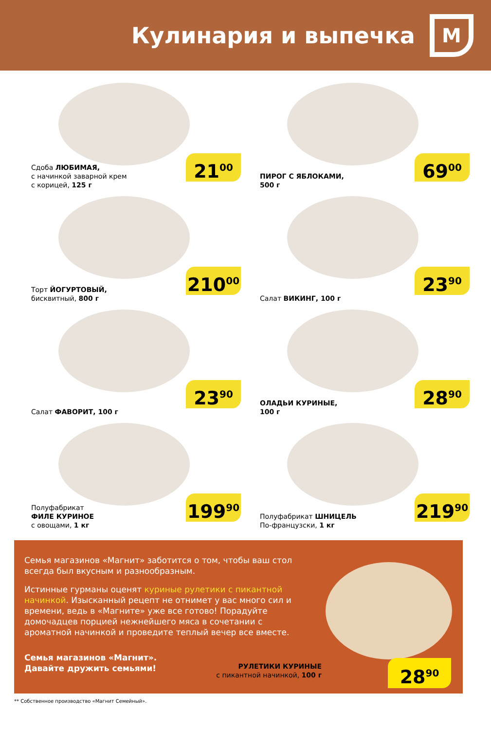Кулинария и выпечка
М
Сдоба ЛЮБИМАЯ,
с начинкой заварной крем
с корицей, 125 г
21<sup>00</sup>
ПИРОГ С ЯБЛОКАМИ,
500 г
69<sup>00</sup>
Торт ЙОГУРТОВЫЙ,
бисквитный, 800 г
210<sup>00</sup>
Салат ВИКИНГ, 100 г
23<sup>90</sup>
Салат ФАВОРИТ, 100 г
23<sup>90</sup>
ОЛАДЬИ КУРИНЫЕ,
100 г
28<sup>90</sup>
Полуфабрикат
ФИЛЕ КУРИНОЕ
с овощами, 1 кг
199<sup>90</sup>
Полуфабрикат ШНИЦЕЛЬ
По-французски, 1 кг
219<sup>90</sup>
Семья магазинов «Магнит» заботится о том, чтобы ваш стол всегда был вкусным и разнообразным.
Истинные гурманы оценят куриные рулетики с пикантной начинкой. Изысканный рецепт не отнимет у вас много сил и времени, ведь в «Магните» уже все готово! Порадуйте домочадцев порцией нежнейшего мяса в сочетании с ароматной начинкой и проведите теплый вечер все вместе.
Семья магазинов «Магнит».
Давайте дружить семьями!
РУЛЕТИКИ КУРИНЫЕ
с пикантной начинкой, 100 г
28<sup>90</sup>
** Собственное производство «Магнит Семейный».